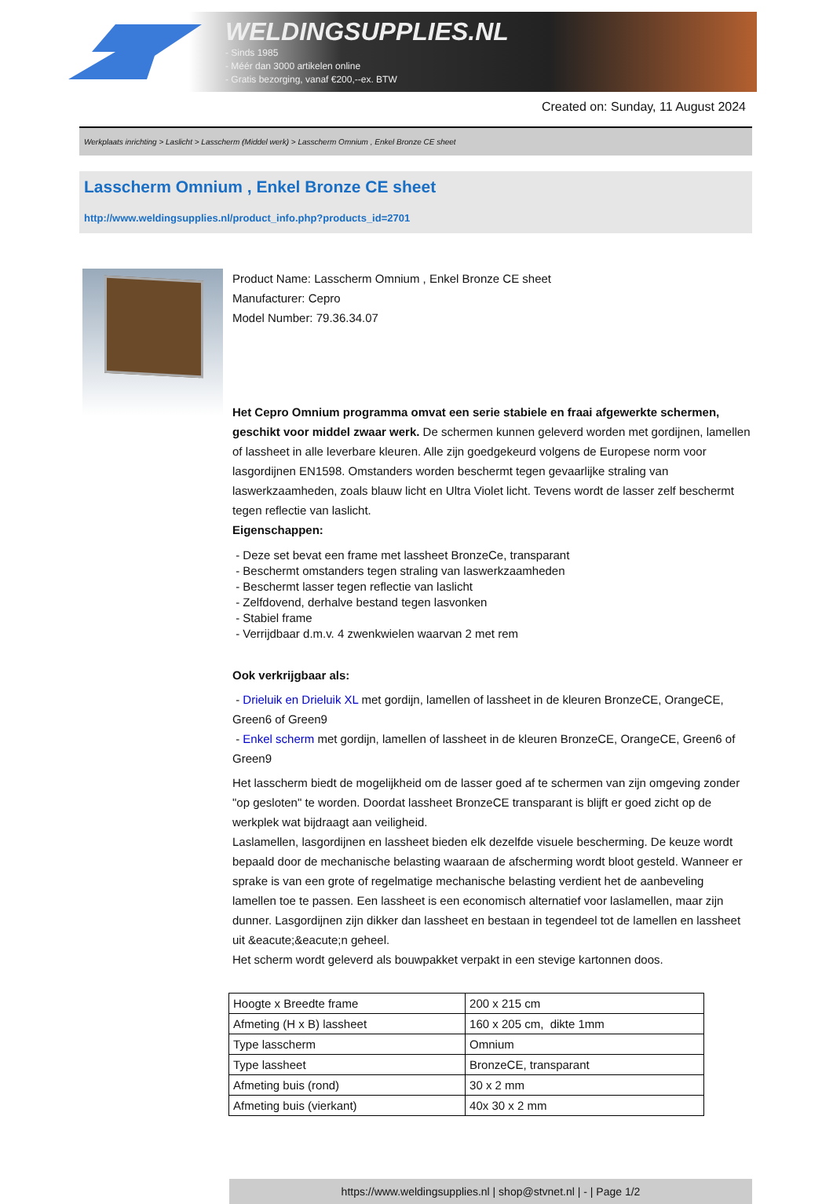WELDINGSUPPLIES.NL
- Sinds 1985
- Méér dan 3000 artikelen online
- Gratis bezorging, vanaf €200,--ex. BTW
Created on: Sunday, 11 August 2024
Werkplaats inrichting > Laslicht > Lasscherm (Middel werk) > Lasscherm Omnium , Enkel Bronze CE sheet
Lasscherm Omnium , Enkel Bronze CE sheet
http://www.weldingsupplies.nl/product_info.php?products_id=2701
Product Name: Lasscherm Omnium , Enkel Bronze CE sheet
Manufacturer: Cepro
Model Number: 79.36.34.07
Het Cepro Omnium programma omvat een serie stabiele en fraai afgewerkte schermen, geschikt voor middel zwaar werk. De schermen kunnen geleverd worden met gordijnen, lamellen of lassheet in alle leverbare kleuren. Alle zijn goedgekeurd volgens de Europese norm voor lasgordijnen EN1598. Omstanders worden beschermt tegen gevaarlijke straling van laswerkzaamheden, zoals blauw licht en Ultra Violet licht. Tevens wordt de lasser zelf beschermt tegen reflectie van laslicht.
Eigenschappen:
- Deze set bevat een frame met lassheet BronzeCe, transparant
- Beschermt omstanders tegen straling van laswerkzaamheden
- Beschermt lasser tegen reflectie van laslicht
- Zelfdovend, derhalve bestand tegen lasvonken
- Stabiel frame
- Verrijdbaar d.m.v. 4 zwenkwielen waarvan 2 met rem
Ook verkrijgbaar als:
- Drieluik en Drieluik XL met gordijn, lamellen of lassheet in de kleuren BronzeCE, OrangeCE, Green6 of Green9
- Enkel scherm met gordijn, lamellen of lassheet in de kleuren BronzeCE, OrangeCE, Green6 of Green9
Het lasscherm biedt de mogelijkheid om de lasser goed af te schermen van zijn omgeving zonder "op gesloten" te worden. Doordat lassheet BronzeCE transparant is blijft er goed zicht op de werkplek wat bijdraagt aan veiligheid.
Laslamellen, lasgordijnen en lassheet bieden elk dezelfde visuele bescherming. De keuze wordt bepaald door de mechanische belasting waaraan de afscherming wordt bloot gesteld. Wanneer er sprake is van een grote of regelmatige mechanische belasting verdient het de aanbeveling lamellen toe te passen. Een lassheet is een economisch alternatief voor laslamellen, maar zijn dunner. Lasgordijnen zijn dikker dan lassheet en bestaan in tegendeel tot de lamellen en lassheet uit &eacute;&eacute;n geheel.
Het scherm wordt geleverd als bouwpakket verpakt in een stevige kartonnen doos.
| Hoogte x Breedte frame | 200 x 215 cm |
| Afmeting (H x B) lassheet | 160 x 205 cm, dikte 1mm |
| Type lasscherm | Omnium |
| Type lassheet | BronzeCE, transparant |
| Afmeting buis (rond) | 30 x 2 mm |
| Afmeting buis (vierkant) | 40x 30 x 2 mm |
https://www.weldingsupplies.nl | shop@stvnet.nl | - | Page 1/2